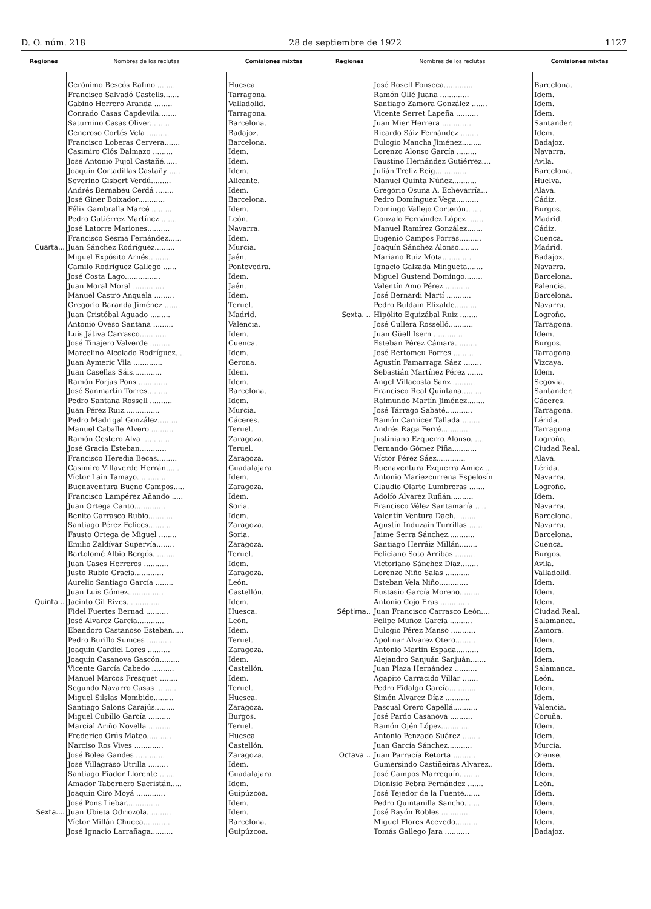D. O. núm. 218 28 de septiembre de 1922 1127
| Regiones | Nombres de los reclutas | Comisiones mixtas |
| --- | --- | --- |
| | Gerónimo Bescós Rafino ........ | Huesca. |
| | Francisco Salvadó Castells....... | Tarragona. |
| | Gabino Herrero Aranda ........ | Valladolid. |
| | Conrado Casas Capdevila........ | Tarragona. |
| | Saturnino Casas Oliver......... | Barcelona. |
| | Generoso Cortés Vela .......... | Badajoz. |
| | Francisco Loberas Cervera....... | Barcelona. |
| | Casimiro Clós Dalmazo ......... | Idem. |
| | José Antonio Pujol Castañé...... | Idem. |
| | Joaquín Cortadillas Castañy ..... | Idem. |
| | Severino Gisbert Verdú......... | Alicante. |
| | Andrés Bernabeu Cerdá ........ | Idem. |
| | José Giner Boixador............ | Barcelona. |
| | Félix Gambralla Marcé ......... | Idem. |
| | Pedro Gutiérrez Martínez ....... | León. |
| | José Latorre Mariones.......... | Navarra. |
| | Francisco Sesma Fernández...... | Idem. |
| Cuarta... | Juan Sánchez Rodríguez......... | Murcia. |
| | Miguel Expósito Arnés.......... | Jaén. |
| | Camilo Rodríguez Gallego ...... | Pontevedra. |
| | José Costa Lago................ | Idem. |
| | Juan Moral Moral .............. | Jaén. |
| | Manuel Castro Anquela ......... | Idem. |
| | Gregorio Baranda Jiménez ....... | Teruel. |
| | Juan Cristóbal Aguado ......... | Madrid. |
| | Antonio Oveso Santana ......... | Valencia. |
| | Luis Játiva Carrasco............ | Idem. |
| | José Tinajero Valverde ......... | Cuenca. |
| | Marcelino Alcolado Rodríguez.... | Idem. |
| | Juan Aymeric Vila ............. | Gerona. |
| | Juan Casellas Sáis............. | Idem. |
| | Ramón Forjas Pons.............. | Idem. |
| | José Sanmartín Torres......... | Barcelona. |
| | Pedro Santana Rossell .......... | Idem. |
| | Juan Pérez Ruiz................ | Murcia. |
| | Pedro Madrigal González......... | Cáceres. |
| | Manuel Caballe Alvero........... | Teruel. |
| | Ramón Cestero Alva ............ | Zaragoza. |
| | José Gracia Esteban............ | Teruel. |
| | Francisco Heredia Becas......... | Zaragoza. |
| | Casimiro Villaverde Herrán...... | Guadalajara. |
| | Víctor Lain Tamayo............. | Idem. |
| | Buenaventura Bueno Campos..... | Zaragoza. |
| | Francisco Lampérez Añando ..... | Idem. |
| | Juan Ortega Canto.............. | Soria. |
| | Benito Carrasco Rubio........... | Idem. |
| | Santiago Pérez Felices.......... | Zaragoza. |
| | Fausto Ortega de Miguel ........ | Soria. |
| | Emilio Zaldívar Supervía........ | Zaragoza. |
| | Bartolomé Albio Bergós.......... | Teruel. |
| | Juan Cases Herreros ........... | Idem. |
| | Justo Rubio Gracia............. | Zaragoza. |
| | Aurelio Santiago García ........ | León. |
| | Juan Luis Gómez................ | Castellón. |
| Quinta .. | Jacinto Gil Rives............... | Idem. |
| | Fidel Fuertes Bernad .......... | Huesca. |
| | José Alvarez García............ | León. |
| | Ebandoro Castanoso Esteban..... | Idem. |
| | Pedro Burillo Sumces ........... | Teruel. |
| | Joaquín Cardiel Lores .......... | Zaragoza. |
| | Joaquín Casanova Gascón......... | Idem. |
| | Vicente García Cabedo .......... | Castellón. |
| | Manuel Marcos Fresquet ........ | Idem. |
| | Segundo Navarro Casas ......... | Teruel. |
| | Miguel Silslas Mombido......... | Huesca. |
| | Santiago Salons Carajús......... | Zaragoza. |
| | Miguel Cubillo García .......... | Burgos. |
| | Marcial Ariño Novella .......... | Teruel. |
| | Frederico Orús Mateo........... | Huesca. |
| | Narciso Ros Vives ............. | Castellón. |
| | José Bolea Gandes ............. | Zaragoza. |
| | José Villagraso Utrilla ......... | Idem. |
| | Santiago Fiador Llorente ....... | Guadalajara. |
| | Amador Tabernero Sacristán..... | Idem. |
| | Joaquín Ciro Moyá ............. | Guipúzcoa. |
| | José Pons Liebar............... | Idem. |
| Sexta.... | Juan Ubieta Odriozola........... | Idem. |
| | Víctor Millán Chueca............ | Barcelona. |
| | José Ignacio Larrañaga.......... | Guipúzcoa. |
| Regiones | Nombres de los reclutas | Comisiones mixtas |
| --- | --- | --- |
| | José Rosell Fonseca............. | Barcelona. |
| | Ramón Ollé Juana ............. | Idem. |
| | Santiago Zamora González ....... | Idem. |
| | Vicente Serret Lapeña .......... | Idem. |
| | Juan Mier Herrera ............. | Santander. |
| | Ricardo Sáiz Fernández ........ | Idem. |
| | Eulogio Mancha Jiménez......... | Badajoz. |
| | Lorenzo Alonso García ......... | Navarra. |
| | Faustino Hernández Gutiérrez.... | Avila. |
| | Julián Treliz Reig.............. | Barcelona. |
| | Manuel Quinta Núñez........... | Huelva. |
| | Gregorio Osuna A. Echevarría... | Alava. |
| | Pedro Domínguez Vega.......... | Cádiz. |
| | Domingo Vallejo Corterón.. .... | Burgos. |
| | Gonzalo Fernández López ....... | Madrid. |
| | Manuel Ramírez González....... | Cádiz. |
| | Eugenio Campos Porras.......... | Cuenca. |
| | Joaquín Sánchez Alonso......... | Madrid. |
| | Mariano Ruiz Mota............. | Badajoz. |
| | Ignacio Galzada Mingueta....... | Navarra. |
| | Miguel Gustend Domingo........ | Barcelona. |
| | Valentín Amo Pérez............ | Palencia. |
| | José Bernardi Martí ........... | Barcelona. |
| | Pedro Buldain Elizalde.......... | Navarra. |
| Sexta. .. | Hipólito Equizábal Ruiz ........ | Logroño. |
| | José Cullera Rosselló........... | Tarragona. |
| | Juan Güell Isern ............. | Idem. |
| | Esteban Pérez Cámara.......... | Burgos. |
| | José Bertomeu Porres ......... | Tarragona. |
| | Agustín Famarraga Sáez ........ | Vizcaya. |
| | Sebastián Martínez Pérez ....... | Idem. |
| | Angel Villacosta Sanz .......... | Segovia. |
| | Francisco Real Quintana......... | Santander. |
| | Raimundo Martín Jiménez........ | Cáceres. |
| | José Tárrago Sabaté............ | Tarragona. |
| | Ramón Carnicer Tallada ........ | Lérida. |
| | Andrés Raga Ferré............. | Tarragona. |
| | Justiniano Ezquerro Alonso...... | Logroño. |
| | Fernando Gómez Piña........... | Ciudad Real. |
| | Víctor Pérez Sáez............. | Alava. |
| | Buenaventura Ezquerra Amiez.... | Lérida. |
| | Antonio Mariezcurrena Espelosín. | Navarra. |
| | Claudio Olarte Lumbreras ....... | Logroño. |
| | Adolfo Alvarez Rufián.......... | Idem. |
| | Francisco Vélez Santamaría .. .. | Navarra. |
| | Valentín Ventura Dach.. ....... | Barcelona. |
| | Agustín Induzain Turrillas....... | Navarra. |
| | Jaime Serra Sánchez............ | Barcelona. |
| | Santiago Herráiz Millán........ | Cuenca. |
| | Feliciano Soto Arribas.......... | Burgos. |
| | Victoriano Sánchez Díaz........ | Avila. |
| | Lorenzo Niño Salas ........... | Valladolid. |
| | Esteban Vela Niño............. | Idem. |
| | Eustasio García Moreno......... | Idem. |
| | Antonio Cojo Eras ............. | Idem. |
| Séptima.. | Juan Francisco Carrasco León.... | Ciudad Real. |
| | Felipe Muñoz García .......... | Salamanca. |
| | Eulogio Pérez Manso ........... | Zamora. |
| | Apolinar Alvarez Otero......... | Idem. |
| | Antonio Martín Espada.......... | Idem. |
| | Alejandro Sanjuán Sanjuán....... | Idem. |
| | Juan Plaza Hernández .......... | Salamanca. |
| | Agapito Carracido Villar ....... | León. |
| | Pedro Fidalgo García............ | Idem. |
| | Simón Alvarez Díaz ........... | Idem. |
| | Pascual Orero Capellá........... | Valencia. |
| | José Pardo Casanova .......... | Coruña. |
| | Ramón Ojén López............. | Idem. |
| | Antonio Penzado Suárez......... | Idem. |
| | Juan García Sánchez........... | Murcia. |
| Octava .. | Juan Parracía Retorta .......... | Orense. |
| | Gumersindo Castiñeiras Alvarez.. | Idem. |
| | José Campos Marrequín......... | Idem. |
| | Dionisio Febra Fernández ....... | León. |
| | José Tejedor de la Fuente....... | Idem. |
| | Pedro Quintanilla Sancho....... | Idem. |
| | José Bayón Robles ............. | Idem. |
| | Miguel Flores Acevedo.......... | Idem. |
| | Tomás Gallego Jara ........... | Badajoz. |